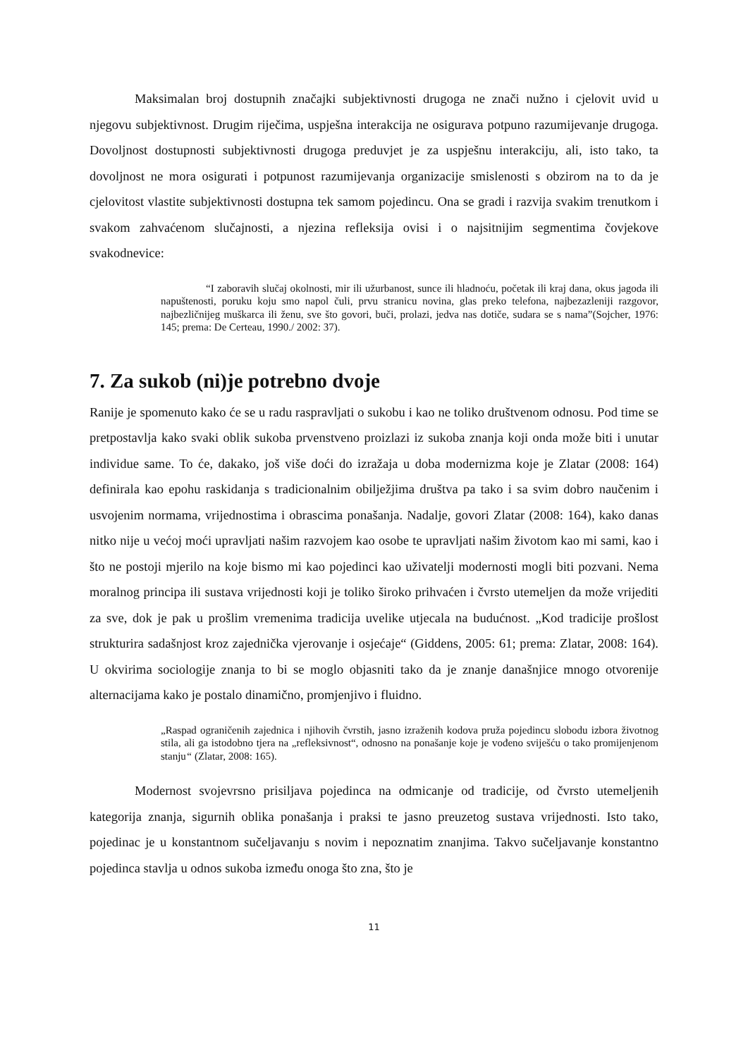Maksimalan broj dostupnih značajki subjektivnosti drugoga ne znači nužno i cjelovit uvid u njegovu subjektivnost. Drugim riječima, uspješna interakcija ne osigurava potpuno razumijevanje drugoga. Dovoljnost dostupnosti subjektivnosti drugoga preduvjet je za uspješnu interakciju, ali, isto tako, ta dovoljnost ne mora osigurati i potpunost razumijevanja organizacije smislenosti s obzirom na to da je cjelovitost vlastite subjektivnosti dostupna tek samom pojedincu. Ona se gradi i razvija svakim trenutkom i svakom zahvaćenom slučajnosti, a njezina refleksija ovisi i o najsitnijim segmentima čovjekove svakodnevice:
“I zaboravih slučaj okolnosti, mir ili užurbanost, sunce ili hladnoću, početak ili kraj dana, okus jagoda ili napuštenosti, poruku koju smo napol čuli, prvu stranicu novina, glas preko telefona, najbezazleniji razgovor, najbezličnijeg muškarca ili ženu, sve što govori, buči, prolazi, jedva nas dotiče, sudara se s nama”(Sojcher, 1976: 145; prema: De Certeau, 1990./ 2002: 37).
7. Za sukob (ni)je potrebno dvoje
Ranije je spomenuto kako će se u radu raspravljati o sukobu i kao ne toliko društvenom odnosu. Pod time se pretpostavlja kako svaki oblik sukoba prvenstveno proizlazi iz sukoba znanja koji onda može biti i unutar individue same. To će, dakako, još više doći do izražaja u doba modernizma koje je Zlatar (2008: 164) definirala kao epohu raskidanja s tradicionalnim obilježjima društva pa tako i sa svim dobro naučenim i usvojenim normama, vrijednostima i obrascima ponašanja. Nadalje, govori Zlatar (2008: 164), kako danas nitko nije u većoj moći upravljati našim razvojem kao osobe te upravljati našim životom kao mi sami, kao i što ne postoji mjerilo na koje bismo mi kao pojedinci kao uživatelji modernosti mogli biti pozvani. Nema moralnog principa ili sustava vrijednosti koji je toliko široko prihvaćen i čvrsto utemeljen da može vrijediti za sve, dok je pak u prošlim vremenima tradicija uvelike utjecala na budućnost. „Kod tradicije prošlost strukturira sadašnjost kroz zajednička vjerovanje i osjećaje“ (Giddens, 2005: 61; prema: Zlatar, 2008: 164). U okvirima sociologije znanja to bi se moglo objasniti tako da je znanje današnjice mnogo otvorenije alternacijama kako je postalo dinamično, promjenjivo i fluidno.
„Raspad ograničenih zajednica i njihovih čvrstih, jasno izraženih kodova pruža pojedincu slobodu izbora životnog stila, ali ga istodobno tjera na „refleksivnost“, odnosno na ponašanje koje je vođeno sviješću o tako promijenjenom stanju“ (Zlatar, 2008: 165).
Modernost svojevrsno prisiljava pojedinca na odmicanje od tradicije, od čvrsto utemeljenih kategorija znanja, sigurnih oblika ponašanja i praksi te jasno preuzetog sustava vrijednosti. Isto tako, pojedinac je u konstantnom sučeljavanju s novim i nepoznatim znanjima. Takvo sučeljavanje konstantno pojedinca stavlja u odnos sukoba između onoga što zna, što je
11